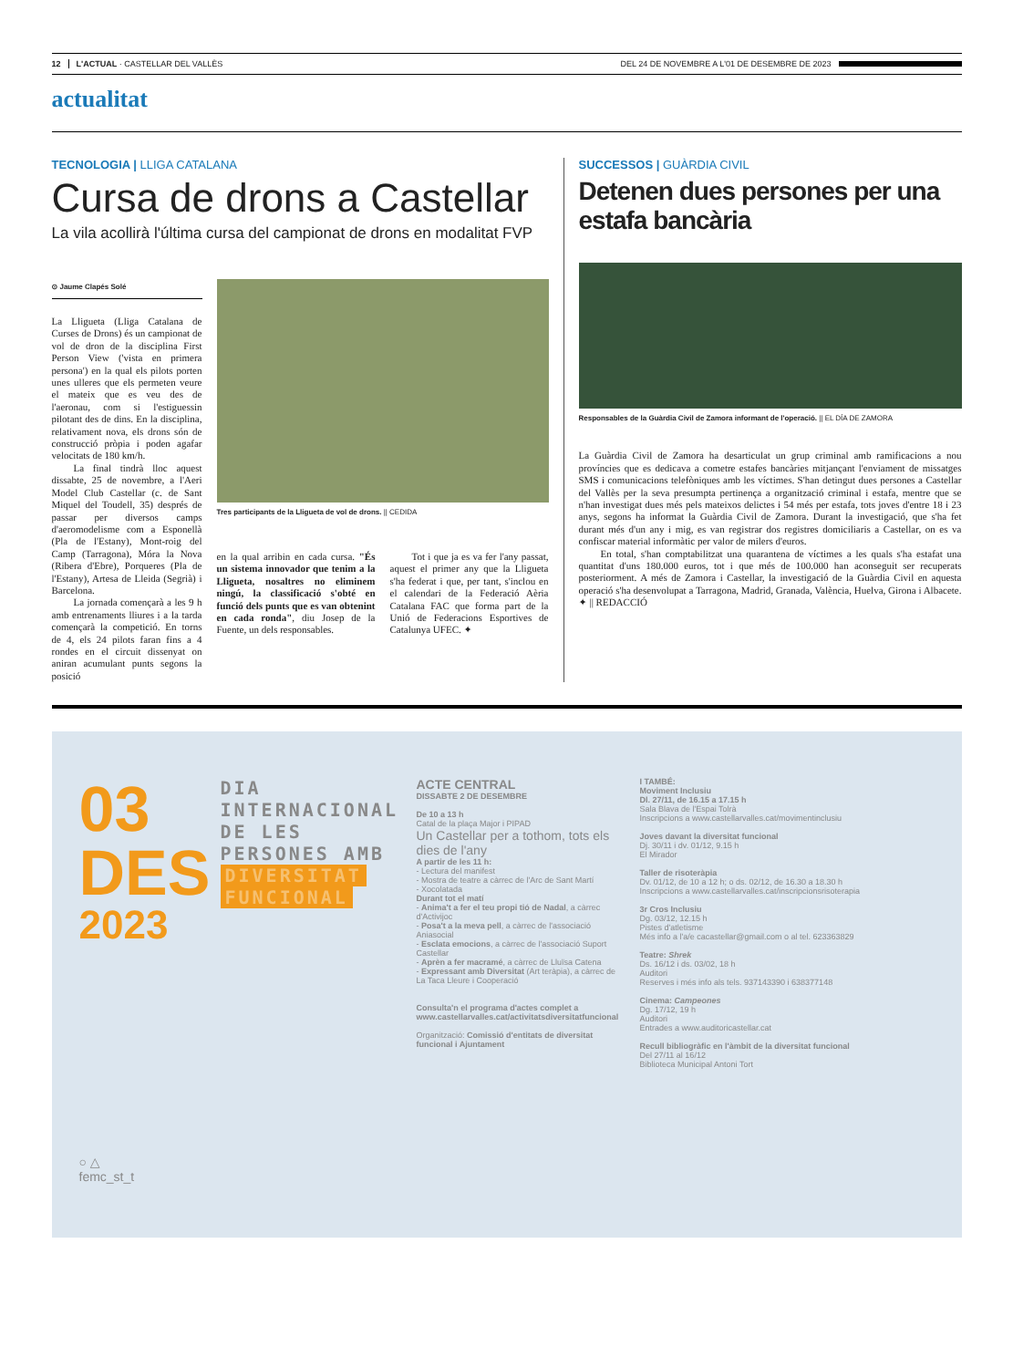12 L'ACTUAL · CASTELLAR DEL VALLÈS DEL 24 DE NOVEMBRE A L'01 DE DESEMBRE DE 2023
actualitat
TECNOLOGIA | LLIGA CATALANA
Cursa de drons a Castellar
La vila acollirà l'última cursa del campionat de drons en modalitat FVP
⊙ Jaume Clapés Solé
La Lligueta (Lliga Catalana de Curses de Drons) és un campionat de vol de dron de la disciplina First Person View ('vista en primera persona') en la qual els pilots porten unes ulleres que els permeten veure el mateix que es veu des de l'aeronau, com si l'estiguessin pilotant des de dins. En la disciplina, relativament nova, els drons són de construcció pròpia i poden agafar velocitats de 180 km/h.
La final tindrà lloc aquest dissabte, 25 de novembre, a l'Aeri Model Club Castellar (c. de Sant Miquel del Toudell, 35) després de passar per diversos camps d'aeromodelisme com a Esponellà (Pla de l'Estany), Mont-roig del Camp (Tarragona), Móra la Nova (Ribera d'Ebre), Porqueres (Pla de l'Estany), Artesa de Lleida (Segrià) i Barcelona.
La jornada començarà a les 9 h amb entrenaments lliures i a la tarda començarà la competició. En torns de 4, els 24 pilots faran fins a 4 rondes en el circuit dissenyat on aniran acumulant punts segons la posició
Tres participants de la Lligueta de vol de drons. || CEDIDA
en la qual arribin en cada cursa. "És un sistema innovador que tenim a la Lligueta, nosaltres no eliminem ningú, la classificació s'obté en funció dels punts que es van obtenint en cada ronda", diu Josep de la Fuente, un dels responsables.
Tot i que ja es va fer l'any passat, aquest el primer any que la Lligueta s'ha federat i que, per tant, s'inclou en el calendari de la Federació Aèria Catalana FAC que forma part de la Unió de Federacions Esportives de Catalunya UFEC. ✦
SUCCESSOS | GUÀRDIA CIVIL
Detenen dues persones per una estafa bancària
Responsables de la Guàrdia Civil de Zamora informant de l'operació. || EL DÍA DE ZAMORA
La Guàrdia Civil de Zamora ha desarticulat un grup criminal amb ramificacions a nou províncies que es dedicava a cometre estafes bancàries mitjançant l'enviament de missatges SMS i comunicacions telefòniques amb les víctimes. S'han detingut dues persones a Castellar del Vallès per la seva presumpta pertinença a organització criminal i estafa, mentre que se n'han investigat dues més pels mateixos delictes i 54 més per estafa, tots joves d'entre 18 i 23 anys, segons ha informat la Guàrdia Civil de Zamora. Durant la investigació, que s'ha fet durant més d'un any i mig, es van registrar dos registres domiciliaris a Castellar, on es va confiscar material informàtic per valor de milers d'euros.
En total, s'han comptabilitzat una quarantena de víctimes a les quals s'ha estafat una quantitat d'uns 180.000 euros, tot i que més de 100.000 han aconseguit ser recuperats posteriorment. A més de Zamora i Castellar, la investigació de la Guàrdia Civil en aquesta operació s'ha desenvolupat a Tarragona, Madrid, Granada, València, Huelva, Girona i Albacete. ✦ || REDACCIÓ
03
DES
2023
○ △
femc_st_t
DIA
INTERNACIONAL
DE LES
PERSONES AMB
DIVERSITAT
FUNCIONAL
ACTE CENTRAL
DISSABTE 2 DE DESEMBRE
De 10 a 13 h
Catal de la plaça Major i PIPAD
Un Castellar per a tothom, tots els dies de l'any
A partir de les 11 h:
- Lectura del manifest
- Mostra de teatre a càrrec de l'Arc de Sant Martí
- Xocolatada
Durant tot el matí
- Anima't a fer el teu propi tió de Nadal, a càrrec d'Activijoc
- Posa't a la meva pell, a càrrec de l'associació Aniasocial
- Esclata emocions, a càrrec de l'associació Suport Castellar
- Aprèn a fer macramé, a càrrec de Lluïsa Catena
- Expressant amb Diversitat (Art teràpia), a càrrec de La Taca Lleure i Cooperació
Consulta'n el programa d'actes complet a www.castellarvalles.cat/activitatsdiversitatfuncional
Organització: Comissió d'entitats de diversitat funcional i Ajuntament
I TAMBÉ:
Moviment Inclusiu
Dl. 27/11, de 16.15 a 17.15 h
Sala Blava de l'Espai Tolrà
Inscripcions a www.castellarvalles.cat/movimentinclusiu
Joves davant la diversitat funcional
Dj. 30/11 i dv. 01/12, 9.15 h
El Mirador
Taller de risoteràpia
Dv. 01/12, de 10 a 12 h; o ds. 02/12, de 16.30 a 18.30 h
Inscripcions a www.castellarvalles.cat/inscripcionsrisoterapia
3r Cros Inclusiu
Dg. 03/12, 12.15 h
Pistes d'atletisme
Més info a l'a/e cacastellar@gmail.com o al tel. 623363829
Teatre: Shrek
Ds. 16/12 i ds. 03/02, 18 h
Auditori
Reserves i més info als tels. 937143390 i 638377148
Cinema: Campeones
Dg. 17/12, 19 h
Auditori
Entrades a www.auditoricastellar.cat
Recull bibliogràfic en l'àmbit de la diversitat funcional
Del 27/11 al 16/12
Biblioteca Municipal Antoni Tort